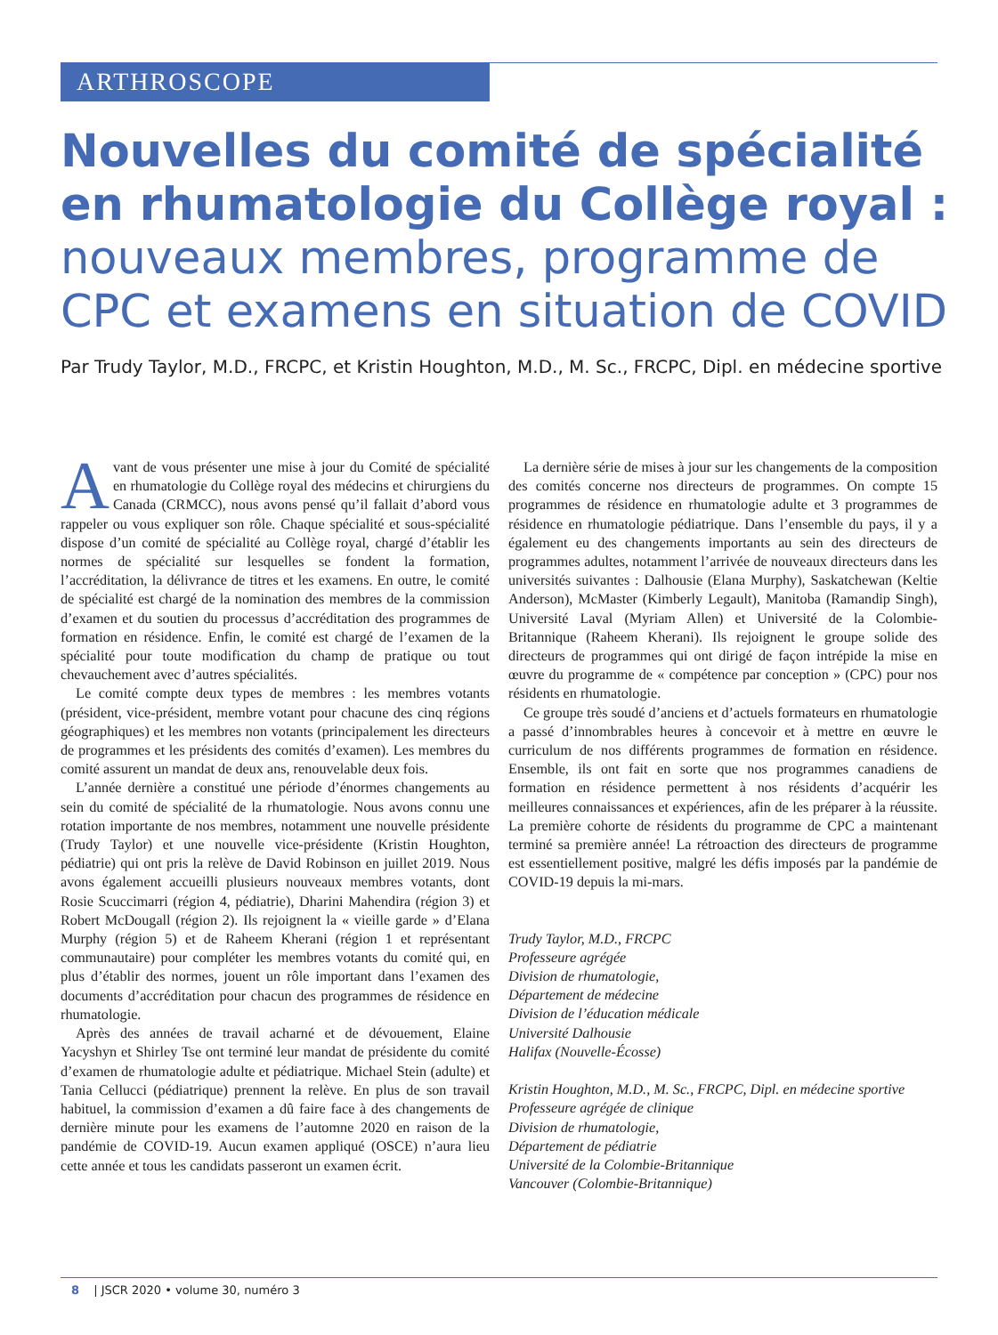ARTHROSCOPE
Nouvelles du comité de spécialité en rhumatologie du Collège royal :
nouveaux membres, programme de CPC et examens en situation de COVID
Par Trudy Taylor, M.D., FRCPC, et Kristin Houghton, M.D., M. Sc., FRCPC, Dipl. en médecine sportive
Avant de vous présenter une mise à jour du Comité de spécialité en rhumatologie du Collège royal des médecins et chirurgiens du Canada (CRMCC), nous avons pensé qu’il fallait d’abord vous rappeler ou vous expliquer son rôle. Chaque spécialité et sous-spécialité dispose d’un comité de spécialité au Collège royal, chargé d’établir les normes de spécialité sur lesquelles se fondent la formation, l’accréditation, la délivrance de titres et les examens. En outre, le comité de spécialité est chargé de la nomination des membres de la commission d’examen et du soutien du processus d’accréditation des programmes de formation en résidence. Enfin, le comité est chargé de l’examen de la spécialité pour toute modification du champ de pratique ou tout chevauchement avec d’autres spécialités.
Le comité compte deux types de membres : les membres votants (président, vice-président, membre votant pour chacune des cinq régions géographiques) et les membres non votants (principalement les directeurs de programmes et les présidents des comités d’examen). Les membres du comité assurent un mandat de deux ans, renouvelable deux fois.
L’année dernière a constitué une période d’énormes changements au sein du comité de spécialité de la rhumatologie. Nous avons connu une rotation importante de nos membres, notamment une nouvelle présidente (Trudy Taylor) et une nouvelle vice-présidente (Kristin Houghton, pédiatrie) qui ont pris la relève de David Robinson en juillet 2019. Nous avons également accueilli plusieurs nouveaux membres votants, dont Rosie Scuccimarri (région 4, pédiatrie), Dharini Mahendira (région 3) et Robert McDougall (région 2). Ils rejoignent la « vieille garde » d’Elana Murphy (région 5) et de Raheem Kherani (région 1 et représentant communautaire) pour compléter les membres votants du comité qui, en plus d’établir des normes, jouent un rôle important dans l’examen des documents d’accréditation pour chacun des programmes de résidence en rhumatologie.
Après des années de travail acharné et de dévouement, Elaine Yacyshyn et Shirley Tse ont terminé leur mandat de présidente du comité d’examen de rhumatologie adulte et pédiatrique. Michael Stein (adulte) et Tania Cellucci (pédiatrique) prennent la relève. En plus de son travail habituel, la commission d’examen a dû faire face à des changements de dernière minute pour les examens de l’automne 2020 en raison de la pandémie de COVID-19. Aucun examen appliqué (OSCE) n’aura lieu cette année et tous les candidats passeront un examen écrit.
La dernière série de mises à jour sur les changements de la composition des comités concerne nos directeurs de programmes. On compte 15 programmes de résidence en rhumatologie adulte et 3 programmes de résidence en rhumatologie pédiatrique. Dans l’ensemble du pays, il y a également eu des changements importants au sein des directeurs de programmes adultes, notamment l’arrivée de nouveaux directeurs dans les universités suivantes : Dalhousie (Elana Murphy), Saskatchewan (Keltie Anderson), McMaster (Kimberly Legault), Manitoba (Ramandip Singh), Université Laval (Myriam Allen) et Université de la Colombie-Britannique (Raheem Kherani). Ils rejoignent le groupe solide des directeurs de programmes qui ont dirigé de façon intrépide la mise en œuvre du programme de « compétence par conception » (CPC) pour nos résidents en rhumatologie.
Ce groupe très soudé d’anciens et d’actuels formateurs en rhumatologie a passé d’innombrables heures à concevoir et à mettre en œuvre le curriculum de nos différents programmes de formation en résidence. Ensemble, ils ont fait en sorte que nos programmes canadiens de formation en résidence permettent à nos résidents d’acquérir les meilleures connaissances et expériences, afin de les préparer à la réussite. La première cohorte de résidents du programme de CPC a maintenant terminé sa première année! La rétroaction des directeurs de programme est essentiellement positive, malgré les défis imposés par la pandémie de COVID-19 depuis la mi-mars.
Trudy Taylor, M.D., FRCPC
Professeure agrégée
Division de rhumatologie,
Département de médecine
Division de l’éducation médicale
Université Dalhousie
Halifax (Nouvelle-Écosse)
Kristin Houghton, M.D., M. Sc., FRCPC, Dipl. en médecine sportive
Professeure agrégée de clinique
Division de rhumatologie,
Département de pédiatrie
Université de la Colombie-Britannique
Vancouver (Colombie-Britannique)
8 | JSCR 2020 • volume 30, numéro 3